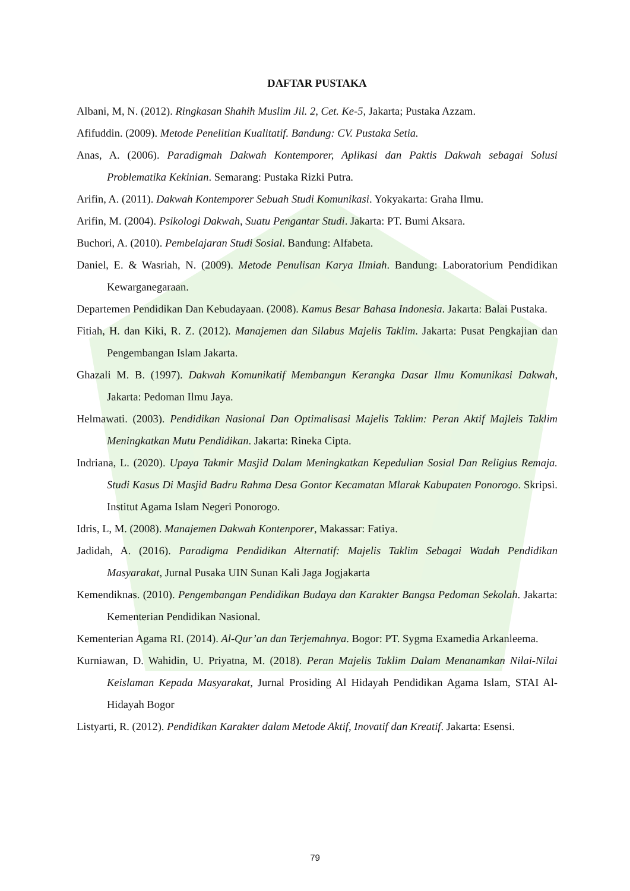DAFTAR PUSTAKA
Albani, M, N. (2012). Ringkasan Shahih Muslim Jil. 2, Cet. Ke-5, Jakarta; Pustaka Azzam.
Afifuddin. (2009). Metode Penelitian Kualitatif. Bandung: CV. Pustaka Setia.
Anas, A. (2006). Paradigmah Dakwah Kontemporer, Aplikasi dan Paktis Dakwah sebagai Solusi Problematika Kekinian. Semarang: Pustaka Rizki Putra.
Arifin, A. (2011). Dakwah Kontemporer Sebuah Studi Komunikasi. Yokyakarta: Graha Ilmu.
Arifin, M. (2004). Psikologi Dakwah, Suatu Pengantar Studi. Jakarta: PT. Bumi Aksara.
Buchori, A. (2010). Pembelajaran Studi Sosial. Bandung: Alfabeta.
Daniel, E. & Wasriah, N. (2009). Metode Penulisan Karya Ilmiah. Bandung: Laboratorium Pendidikan Kewarganegaraan.
Departemen Pendidikan Dan Kebudayaan. (2008). Kamus Besar Bahasa Indonesia. Jakarta: Balai Pustaka.
Fitiah, H. dan Kiki, R. Z. (2012). Manajemen dan Silabus Majelis Taklim. Jakarta: Pusat Pengkajian dan Pengembangan Islam Jakarta.
Ghazali M. B. (1997). Dakwah Komunikatif Membangun Kerangka Dasar Ilmu Komunikasi Dakwah, Jakarta: Pedoman Ilmu Jaya.
Helmawati. (2003). Pendidikan Nasional Dan Optimalisasi Majelis Taklim: Peran Aktif Majleis Taklim Meningkatkan Mutu Pendidikan. Jakarta: Rineka Cipta.
Indriana, L. (2020). Upaya Takmir Masjid Dalam Meningkatkan Kepedulian Sosial Dan Religius Remaja. Studi Kasus Di Masjid Badru Rahma Desa Gontor Kecamatan Mlarak Kabupaten Ponorogo. Skripsi. Institut Agama Islam Negeri Ponorogo.
Idris, L, M. (2008). Manajemen Dakwah Kontenporer, Makassar: Fatiya.
Jadidah, A. (2016). Paradigma Pendidikan Alternatif: Majelis Taklim Sebagai Wadah Pendidikan Masyarakat, Jurnal Pusaka UIN Sunan Kali Jaga Jogjakarta
Kemendiknas. (2010). Pengembangan Pendidikan Budaya dan Karakter Bangsa Pedoman Sekolah. Jakarta: Kementerian Pendidikan Nasional.
Kementerian Agama RI. (2014). Al-Qur’an dan Terjemahnya. Bogor: PT. Sygma Examedia Arkanleema.
Kurniawan, D. Wahidin, U. Priyatna, M. (2018). Peran Majelis Taklim Dalam Menanamkan Nilai-Nilai Keislaman Kepada Masyarakat, Jurnal Prosiding Al Hidayah Pendidikan Agama Islam, STAI Al-Hidayah Bogor
Listyarti, R. (2012). Pendidikan Karakter dalam Metode Aktif, Inovatif dan Kreatif. Jakarta: Esensi.
79